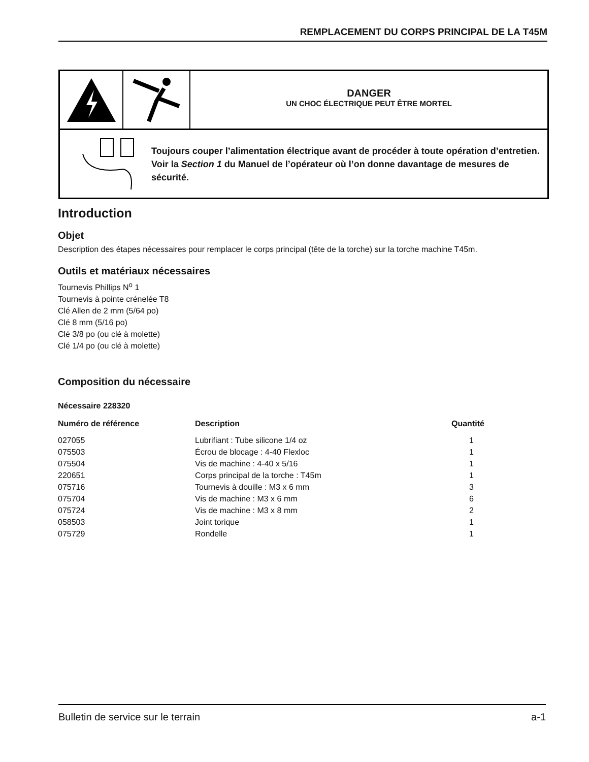REMPLACEMENT DU CORPS PRINCIPAL DE LA T45M
DANGER
UN CHOC ÉLECTRIQUE PEUT ÊTRE MORTEL
Toujours couper l’alimentation électrique avant de procéder à toute opération d’entretien. Voir la Section 1 du Manuel de l’opérateur où l’on donne davantage de mesures de sécurité.
Introduction
Objet
Description des étapes nécessaires pour remplacer le corps principal (tête de la torche) sur la torche machine T45m.
Outils et matériaux nécessaires
Tournevis Phillips N<sup>o</sup> 1
Tournevis à pointe crénelée T8
Clé Allen de 2 mm (5/64 po)
Clé 8 mm (5/16 po)
Clé 3/8 po (ou clé à molette)
Clé 1/4 po (ou clé à molette)
Composition du nécessaire
Nécessaire 228320
| Numéro de référence | Description | Quantité |
| --- | --- | --- |
| 027055 | Lubrifiant : Tube silicone 1/4 oz | 1 |
| 075503 | Écrou de blocage : 4-40 Flexloc | 1 |
| 075504 | Vis de machine : 4-40 x 5/16 | 1 |
| 220651 | Corps principal de la torche : T45m | 1 |
| 075716 | Tournevis à douille : M3 x 6 mm | 3 |
| 075704 | Vis de machine : M3 x 6 mm | 6 |
| 075724 | Vis de machine : M3 x 8 mm | 2 |
| 058503 | Joint torique | 1 |
| 075729 | Rondelle | 1 |
Bulletin de service sur le terrain a-1